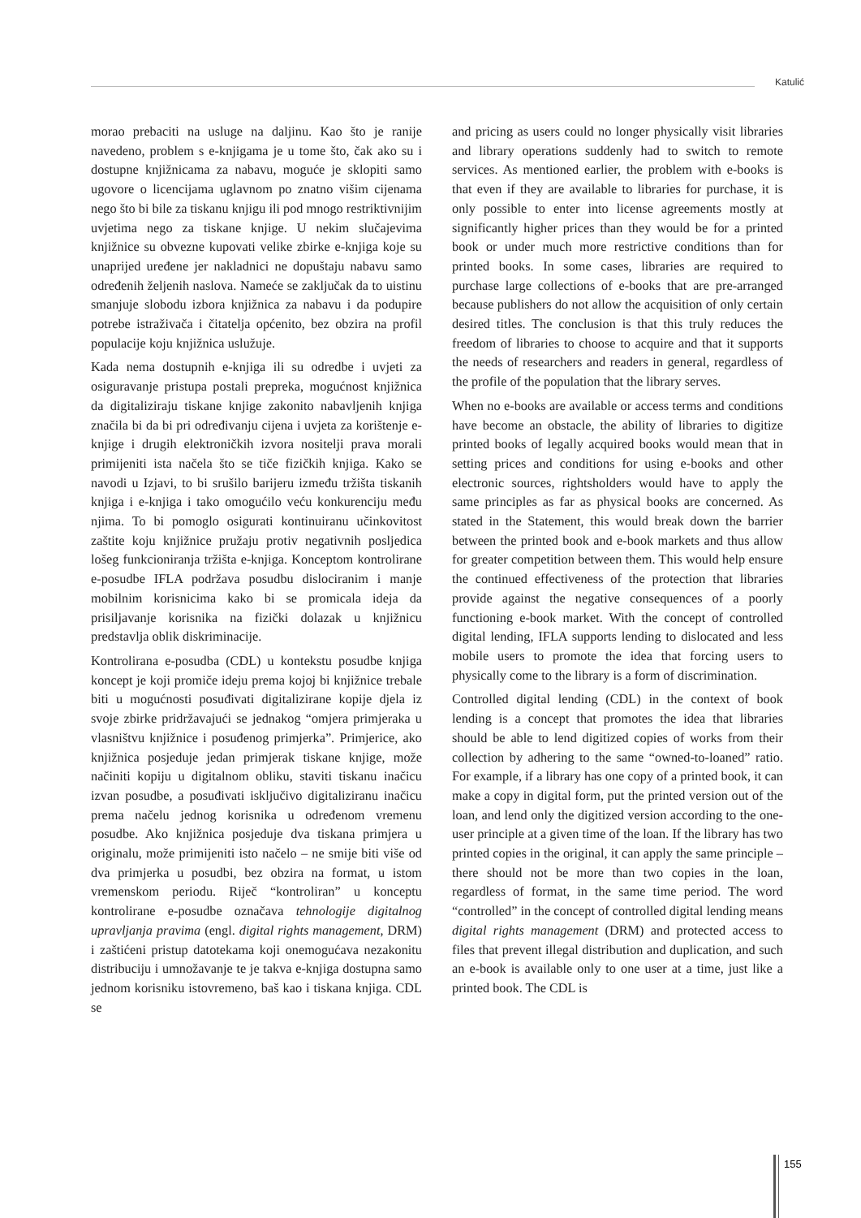Katulić
morao prebaciti na usluge na daljinu. Kao što je ranije navedeno, problem s e-knjigama je u tome što, čak ako su i dostupne knjižnicama za nabavu, moguće je sklopiti samo ugovore o licencijama uglavnom po znatno višim cijenama nego što bi bile za tiskanu knjigu ili pod mnogo restriktivnijim uvjetima nego za tiskane knjige. U nekim slučajevima knjižnice su obvezne kupovati velike zbirke e-knjiga koje su unaprijed uređene jer nakladnici ne dopuštaju nabavu samo određenih željenih naslova. Nameće se zaključak da to uistinu smanjuje slobodu izbora knjižnica za nabavu i da podupire potrebe istraživača i čitatelja općenito, bez obzira na profil populacije koju knjižnica uslužuje.
Kada nema dostupnih e-knjiga ili su odredbe i uvjeti za osiguravanje pristupa postali prepreka, mogućnost knjižnica da digitaliziraju tiskane knjige zakonito nabavljenih knjiga značila bi da bi pri određivanju cijena i uvjeta za korištenje e-knjige i drugih elektroničkih izvora nositelji prava morali primijeniti ista načela što se tiče fizičkih knjiga. Kako se navodi u Izjavi, to bi srušilo barijeru između tržišta tiskanih knjiga i e-knjiga i tako omogućilo veću konkurenciju među njima. To bi pomoglo osigurati kontinuiranu učinkovitost zaštite koju knjižnice pružaju protiv negativnih posljedica lošeg funkcioniranja tržišta e-knjiga. Konceptom kontrolirane e-posudbe IFLA podržava posudbu dislociranim i manje mobilnim korisnicima kako bi se promicala ideja da prisiljavanje korisnika na fizički dolazak u knjižnicu predstavlja oblik diskriminacije.
Kontrolirana e-posudba (CDL) u kontekstu posudbe knjiga koncept je koji promiče ideju prema kojoj bi knjižnice trebale biti u mogućnosti posuđivati digitalizirane kopije djela iz svoje zbirke pridržavajući se jednakog “omjera primjeraka u vlasništvu knjižnice i posuđenog primjerka”. Primjerice, ako knjižnica posjeduje jedan primjerak tiskane knjige, može načiniti kopiju u digitalnom obliku, staviti tiskanu inačicu izvan posudbe, a posuđivati isključivo digitaliziranu inačicu prema načelu jednog korisnika u određenom vremenu posudbe. Ako knjižnica posjeduje dva tiskana primjera u originalu, može primijeniti isto načelo – ne smije biti više od dva primjerka u posudbi, bez obzira na format, u istom vremenskom periodu. Riječ “kontroliran” u konceptu kontrolirane e-posudbe označava tehnologije digitalnog upravljanja pravima (engl. digital rights management, DRM) i zaštićeni pristup datotekama koji onemogućava nezakonitu distribuciju i umnožavanje te je takva e-knjiga dostupna samo jednom korisniku istovremeno, baš kao i tiskana knjiga. CDL se
and pricing as users could no longer physically visit libraries and library operations suddenly had to switch to remote services. As mentioned earlier, the problem with e-books is that even if they are available to libraries for purchase, it is only possible to enter into license agreements mostly at significantly higher prices than they would be for a printed book or under much more restrictive conditions than for printed books. In some cases, libraries are required to purchase large collections of e-books that are pre-arranged because publishers do not allow the acquisition of only certain desired titles. The conclusion is that this truly reduces the freedom of libraries to choose to acquire and that it supports the needs of researchers and readers in general, regardless of the profile of the population that the library serves.
When no e-books are available or access terms and conditions have become an obstacle, the ability of libraries to digitize printed books of legally acquired books would mean that in setting prices and conditions for using e-books and other electronic sources, rightsholders would have to apply the same principles as far as physical books are concerned. As stated in the Statement, this would break down the barrier between the printed book and e-book markets and thus allow for greater competition between them. This would help ensure the continued effectiveness of the protection that libraries provide against the negative consequences of a poorly functioning e-book market. With the concept of controlled digital lending, IFLA supports lending to dislocated and less mobile users to promote the idea that forcing users to physically come to the library is a form of discrimination.
Controlled digital lending (CDL) in the context of book lending is a concept that promotes the idea that libraries should be able to lend digitized copies of works from their collection by adhering to the same “owned-to-loaned” ratio. For example, if a library has one copy of a printed book, it can make a copy in digital form, put the printed version out of the loan, and lend only the digitized version according to the one-user principle at a given time of the loan. If the library has two printed copies in the original, it can apply the same principle – there should not be more than two copies in the loan, regardless of format, in the same time period. The word “controlled” in the concept of controlled digital lending means digital rights management (DRM) and protected access to files that prevent illegal distribution and duplication, and such an e-book is available only to one user at a time, just like a printed book. The CDL is
155